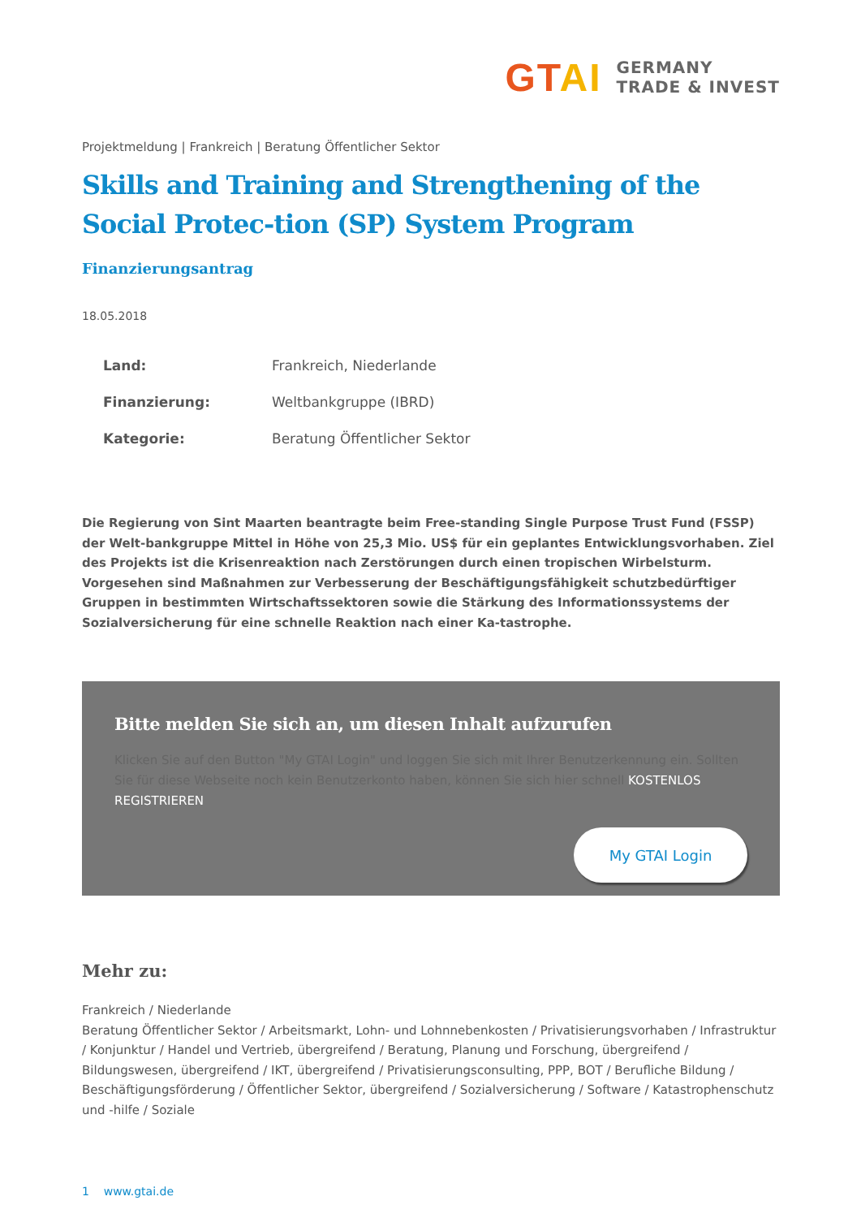GTAI
GERMANY
TRADE & INVEST
Projektmeldung | Frankreich | Beratung Öffentlicher Sektor
Skills and Training and Strengthening of the Social Protec-tion (SP) System Program
Finanzierungsantrag
18.05.2018
| Land: | Frankreich, Niederlande |
| Finanzierung: | Weltbankgruppe (IBRD) |
| Kategorie: | Beratung Öffentlicher Sektor |
Die Regierung von Sint Maarten beantragte beim Free-standing Single Purpose Trust Fund (FSSP) der Welt-bankgruppe Mittel in Höhe von 25,3 Mio. US$ für ein geplantes Entwicklungsvorhaben. Ziel des Projekts ist die Krisenreaktion nach Zerstörungen durch einen tropischen Wirbelsturm. Vorgesehen sind Maßnahmen zur Verbesserung der Beschäftigungsfähigkeit schutzbedürftiger Gruppen in bestimmten Wirtschaftssektoren sowie die Stärkung des Informationssystems der Sozialversicherung für eine schnelle Reaktion nach einer Ka-tastrophe.
Bitte melden Sie sich an, um diesen Inhalt aufzurufen
Klicken Sie auf den Button "My GTAI Login" und loggen Sie sich mit Ihrer Benutzerkennung ein. Sollten Sie für diese Webseite noch kein Benutzerkonto haben, können Sie sich hier schnell KOSTENLOS REGISTRIEREN
My GTAI Login
Mehr zu:
Frankreich / Niederlande
Beratung Öffentlicher Sektor / Arbeitsmarkt, Lohn- und Lohnnebenkosten / Privatisierungsvorhaben / Infrastruktur / Konjunktur / Handel und Vertrieb, übergreifend / Beratung, Planung und Forschung, übergreifend / Bildungswesen, übergreifend / IKT, übergreifend / Privatisierungsconsulting, PPP, BOT / Berufliche Bildung / Beschäftigungsförderung / Öffentlicher Sektor, übergreifend / Sozialversicherung / Software / Katastrophenschutz und -hilfe / Soziale
1 www.gtai.de